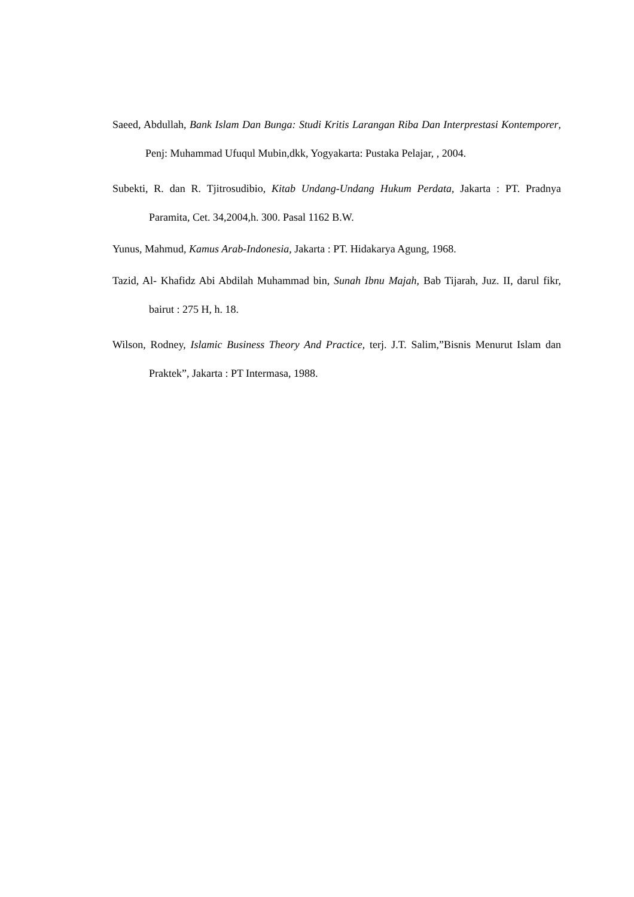Saeed, Abdullah, Bank Islam Dan Bunga: Studi Kritis Larangan Riba Dan Interprestasi Kontemporer, Penj: Muhammad Ufuqul Mubin,dkk, Yogyakarta: Pustaka Pelajar, , 2004.
Subekti, R. dan R. Tjitrosudibio, Kitab Undang-Undang Hukum Perdata, Jakarta : PT. Pradnya Paramita, Cet. 34,2004,h. 300. Pasal 1162 B.W.
Yunus, Mahmud, Kamus Arab-Indonesia, Jakarta : PT. Hidakarya Agung, 1968.
Tazid, Al- Khafidz Abi Abdilah Muhammad bin, Sunah Ibnu Majah, Bab Tijarah, Juz. II, darul fikr, bairut : 275 H, h. 18.
Wilson, Rodney, Islamic Business Theory And Practice, terj. J.T. Salim,”Bisnis Menurut Islam dan Praktek”, Jakarta : PT Intermasa, 1988.